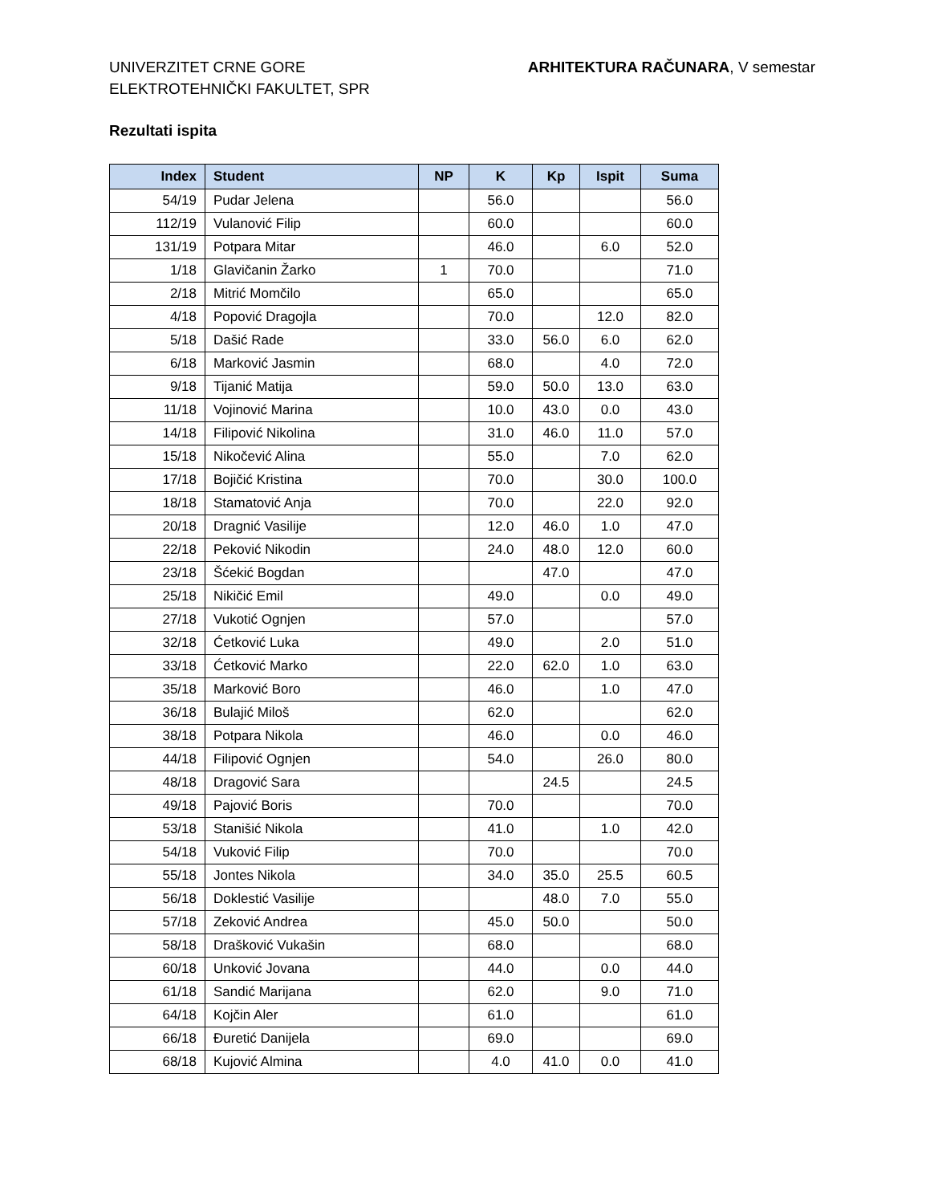UNIVERZITET CRNE GORE
ELEKTROTEHNIČKI FAKULTET, SPR
ARHITEKTURA RAČUNARA, V semestar
Rezultati ispita
| Index | Student | NP | K | Kp | Ispit | Suma |
| --- | --- | --- | --- | --- | --- | --- |
| 54/19 | Pudar Jelena | | 56.0 | | | 56.0 |
| 112/19 | Vulanović Filip | | 60.0 | | | 60.0 |
| 131/19 | Potpara Mitar | | 46.0 | | 6.0 | 52.0 |
| 1/18 | Glavičanin Žarko | 1 | 70.0 | | | 71.0 |
| 2/18 | Mitrić Momčilo | | 65.0 | | | 65.0 |
| 4/18 | Popović Dragojla | | 70.0 | | 12.0 | 82.0 |
| 5/18 | Dašić Rade | | 33.0 | 56.0 | 6.0 | 62.0 |
| 6/18 | Marković Jasmin | | 68.0 | | 4.0 | 72.0 |
| 9/18 | Tijanić Matija | | 59.0 | 50.0 | 13.0 | 63.0 |
| 11/18 | Vojinović Marina | | 10.0 | 43.0 | 0.0 | 43.0 |
| 14/18 | Filipović Nikolina | | 31.0 | 46.0 | 11.0 | 57.0 |
| 15/18 | Nikočević Alina | | 55.0 | | 7.0 | 62.0 |
| 17/18 | Bojičić Kristina | | 70.0 | | 30.0 | 100.0 |
| 18/18 | Stamatović Anja | | 70.0 | | 22.0 | 92.0 |
| 20/18 | Dragnić Vasilije | | 12.0 | 46.0 | 1.0 | 47.0 |
| 22/18 | Peković Nikodin | | 24.0 | 48.0 | 12.0 | 60.0 |
| 23/18 | Šćekić Bogdan | | | 47.0 | | 47.0 |
| 25/18 | Nikičić Emil | | 49.0 | | 0.0 | 49.0 |
| 27/18 | Vukotić Ognjen | | 57.0 | | | 57.0 |
| 32/18 | Ćetković Luka | | 49.0 | | 2.0 | 51.0 |
| 33/18 | Ćetković Marko | | 22.0 | 62.0 | 1.0 | 63.0 |
| 35/18 | Marković Boro | | 46.0 | | 1.0 | 47.0 |
| 36/18 | Bulajić Miloš | | 62.0 | | | 62.0 |
| 38/18 | Potpara Nikola | | 46.0 | | 0.0 | 46.0 |
| 44/18 | Filipović Ognjen | | 54.0 | | 26.0 | 80.0 |
| 48/18 | Dragović Sara | | | 24.5 | | 24.5 |
| 49/18 | Pajović Boris | | 70.0 | | | 70.0 |
| 53/18 | Stanišić Nikola | | 41.0 | | 1.0 | 42.0 |
| 54/18 | Vuković Filip | | 70.0 | | | 70.0 |
| 55/18 | Jontes Nikola | | 34.0 | 35.0 | 25.5 | 60.5 |
| 56/18 | Doklestić Vasilije | | | 48.0 | 7.0 | 55.0 |
| 57/18 | Zeković Andrea | | 45.0 | 50.0 | | 50.0 |
| 58/18 | Drašković Vukašin | | 68.0 | | | 68.0 |
| 60/18 | Unković Jovana | | 44.0 | | 0.0 | 44.0 |
| 61/18 | Sandić Marijana | | 62.0 | | 9.0 | 71.0 |
| 64/18 | Kojčin Aler | | 61.0 | | | 61.0 |
| 66/18 | Đuretić Danijela | | 69.0 | | | 69.0 |
| 68/18 | Kujović Almina | | 4.0 | 41.0 | 0.0 | 41.0 |